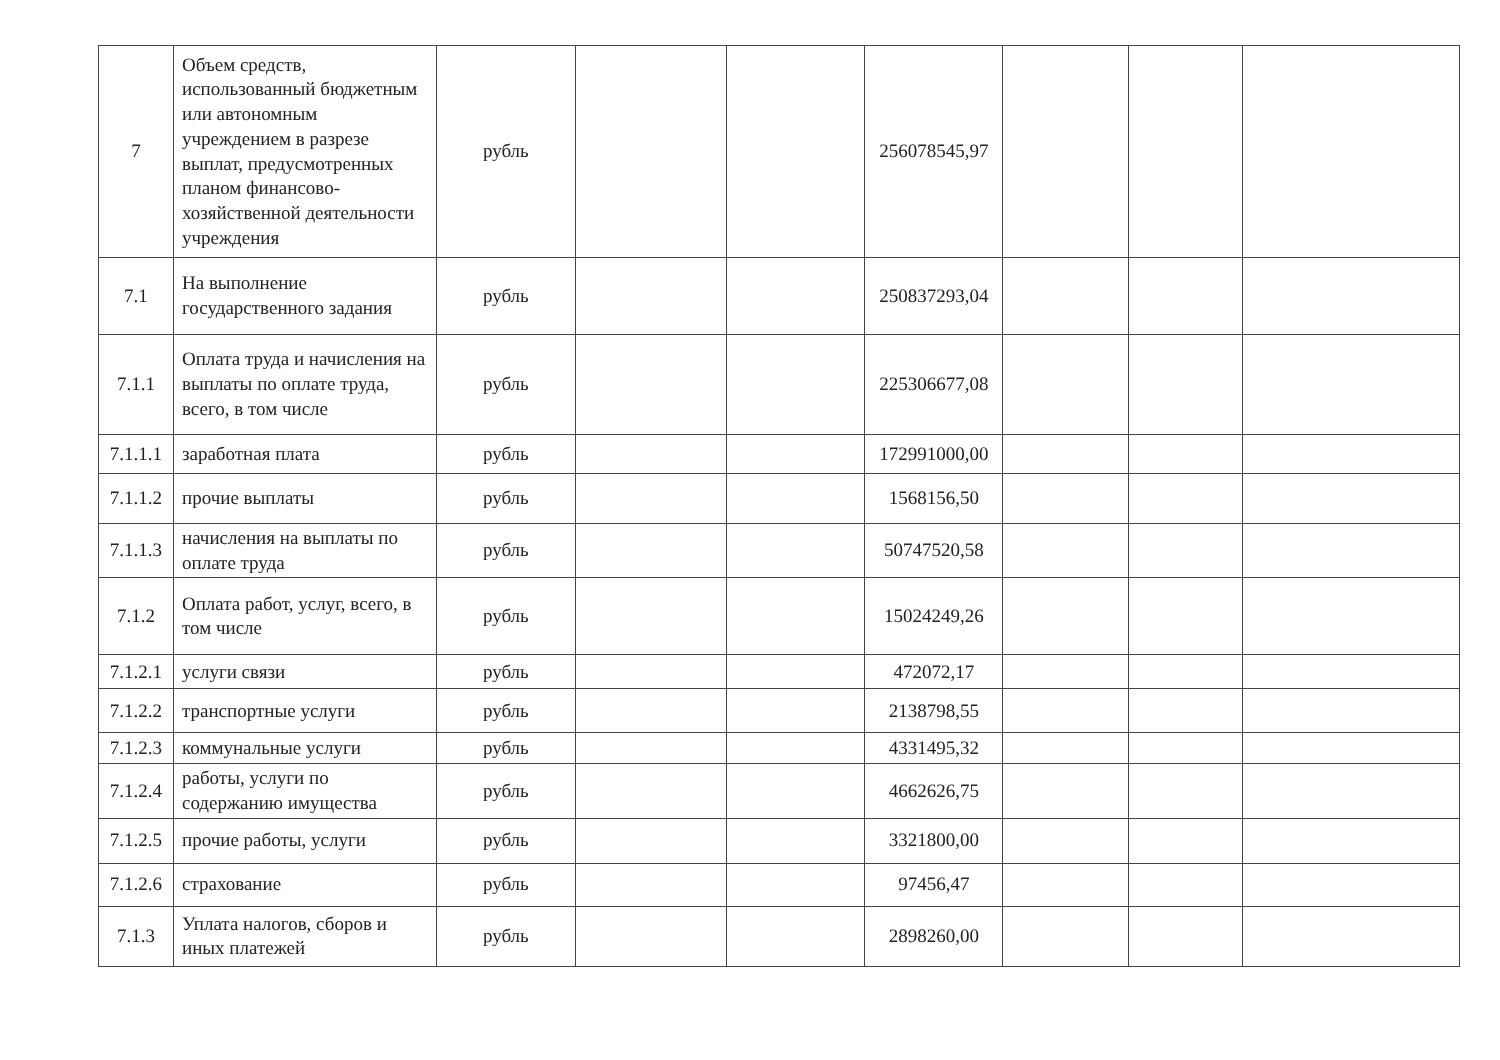| 7 | Объем средств, использованный бюджетным или автономным учреждением в разрезе выплат, предусмотренных планом финансово-хозяйственной деятельности учреждения | рубль | | | 256078545,97 | | | |
| 7.1 | На выполнение государственного задания | рубль | | | 250837293,04 | | | |
| 7.1.1 | Оплата труда и начисления на выплаты по оплате труда, всего, в том числе | рубль | | | 225306677,08 | | | |
| 7.1.1.1 | заработная плата | рубль | | | 172991000,00 | | | |
| 7.1.1.2 | прочие выплаты | рубль | | | 1568156,50 | | | |
| 7.1.1.3 | начисления на выплаты по оплате труда | рубль | | | 50747520,58 | | | |
| 7.1.2 | Оплата работ, услуг, всего, в том числе | рубль | | | 15024249,26 | | | |
| 7.1.2.1 | услуги связи | рубль | | | 472072,17 | | | |
| 7.1.2.2 | транспортные услуги | рубль | | | 2138798,55 | | | |
| 7.1.2.3 | коммунальные услуги | рубль | | | 4331495,32 | | | |
| 7.1.2.4 | работы, услуги по содержанию имущества | рубль | | | 4662626,75 | | | |
| 7.1.2.5 | прочие работы, услуги | рубль | | | 3321800,00 | | | |
| 7.1.2.6 | страхование | рубль | | | 97456,47 | | | |
| 7.1.3 | Уплата налогов, сборов и иных платежей | рубль | | | 2898260,00 | | | |